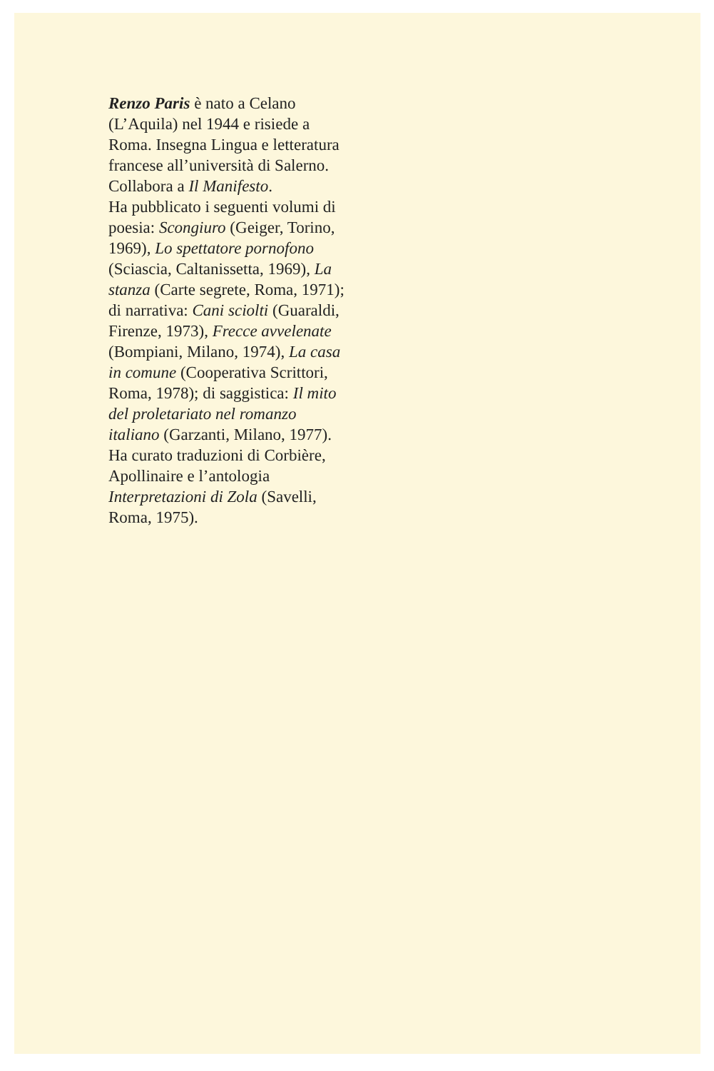Renzo Paris è nato a Celano (L’Aquila) nel 1944 e risiede a Roma. Insegna Lingua e letteratura francese all’università di Salerno. Collabora a Il Manifesto.
Ha pubblicato i seguenti volumi di poesia: Scongiuro (Geiger, Torino, 1969), Lo spettatore pornofono (Sciascia, Caltanissetta, 1969), La stanza (Carte segrete, Roma, 1971); di narrativa: Cani sciolti (Guaraldi, Firenze, 1973), Frecce avvelenate (Bompiani, Milano, 1974), La casa in comune (Cooperativa Scrittori, Roma, 1978); di saggistica: Il mito del proletariato nel romanzo italiano (Garzanti, Milano, 1977). Ha curato traduzioni di Corbière, Apollinaire e l’antologia Interpretazioni di Zola (Savelli, Roma, 1975).